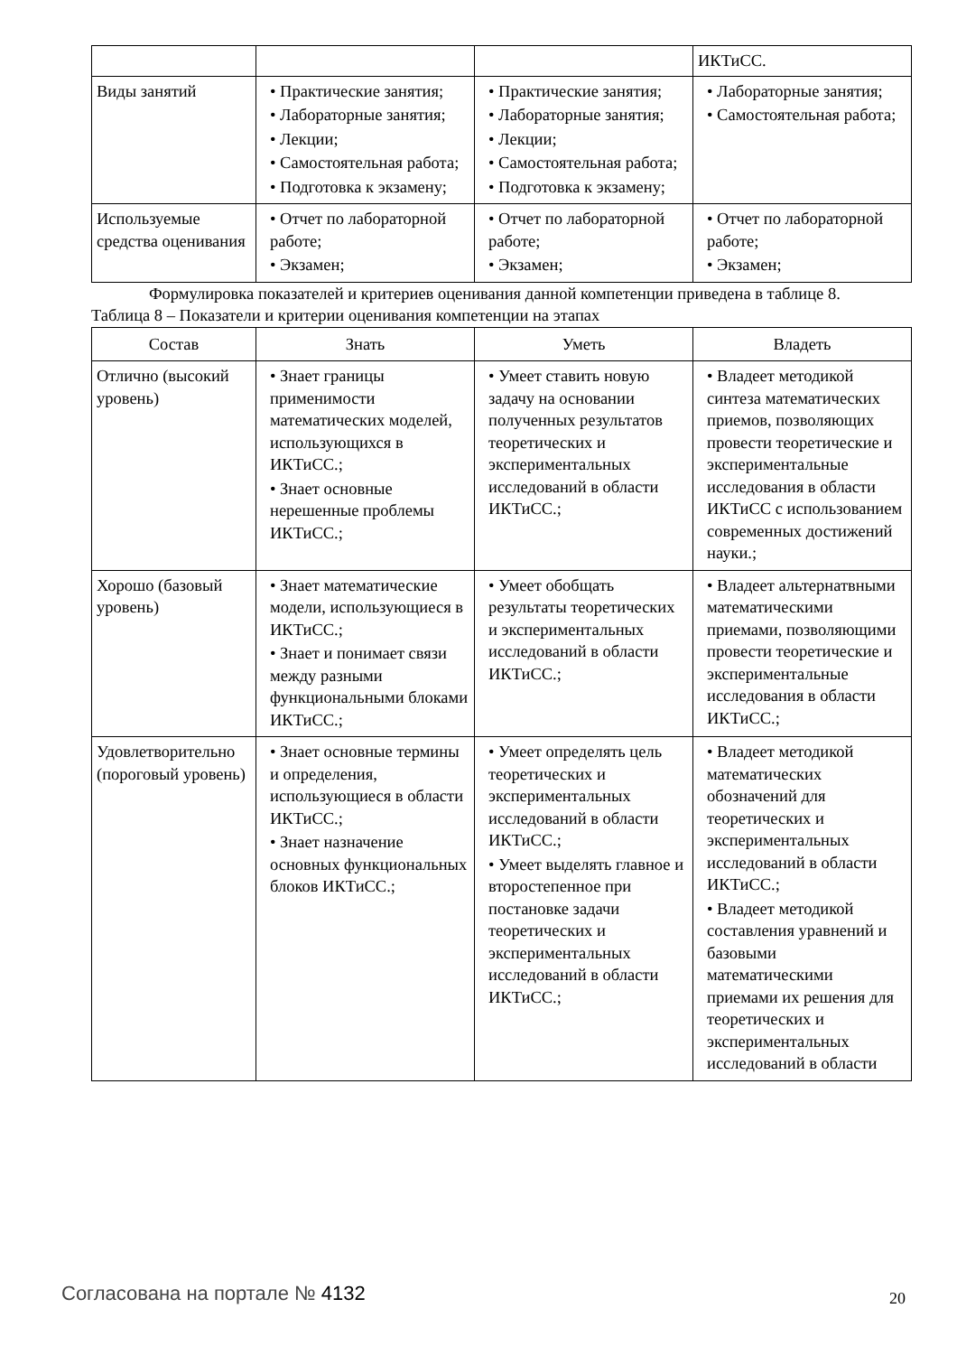| | | | ИКТиСС. |
| Виды занятий | • Практические занятия; • Лабораторные занятия; • Лекции; • Самостоятельная работа; • Подготовка к экзамену; | • Практические занятия; • Лабораторные занятия; • Лекции; • Самостоятельная работа; • Подготовка к экзамену; | • Лабораторные занятия; • Самостоятельная работа; |
| Используемые средства оценивания | • Отчет по лабораторной работе; • Экзамен; | • Отчет по лабораторной работе; • Экзамен; | • Отчет по лабораторной работе; • Экзамен; |
Формулировка показателей и критериев оценивания данной компетенции приведена в таблице 8.
Таблица 8 – Показатели и критерии оценивания компетенции на этапах
| Состав | Знать | Уметь | Владеть |
| --- | --- | --- | --- |
| Отлично (высокий уровень) | • Знает границы применимости математических моделей, использующихся в ИКТиСС.; • Знает основные нерешенные проблемы ИКТиСС.; | • Умеет ставить новую задачу на основании полученных результатов теоретических и экспериментальных исследований в области ИКТиСС.; | • Владеет методикой синтеза математических приемов, позволяющих провести теоретические и экспериментальные исследования в области ИКТиСС с использованием современных достижений науки.; |
| Хорошо (базовый уровень) | • Знает математические модели, использующиеся в ИКТиСС.; • Знает и понимает связи между разными функциональными блоками ИКТиСС.; | • Умеет обобщать результаты теоретических и экспериментальных исследований в области ИКТиСС.; | • Владеет альтернатвными математическими приемами, позволяющими провести теоретические и экспериментальные исследования в области ИКТиСС.; |
| Удовлетворительно (пороговый уровень) | • Знает основные термины и определения, использующиеся в области ИКТиСС.; • Знает назначение основных функциональных блоков ИКТиСС.; | • Умеет определять цель теоретических и экспериментальных исследований в области ИКТиСС.; • Умеет выделять главное и второстепенное при постановке задачи теоретических и экспериментальных исследований в области ИКТиСС.; | • Владеет методикой математических обозначений для теоретических и экспериментальных исследований в области ИКТиСС.; • Владеет методикой составления уравнений и базовыми математическими приемами их решения для теоретических и экспериментальных исследований в области |
Согласована на портале № 4132 20